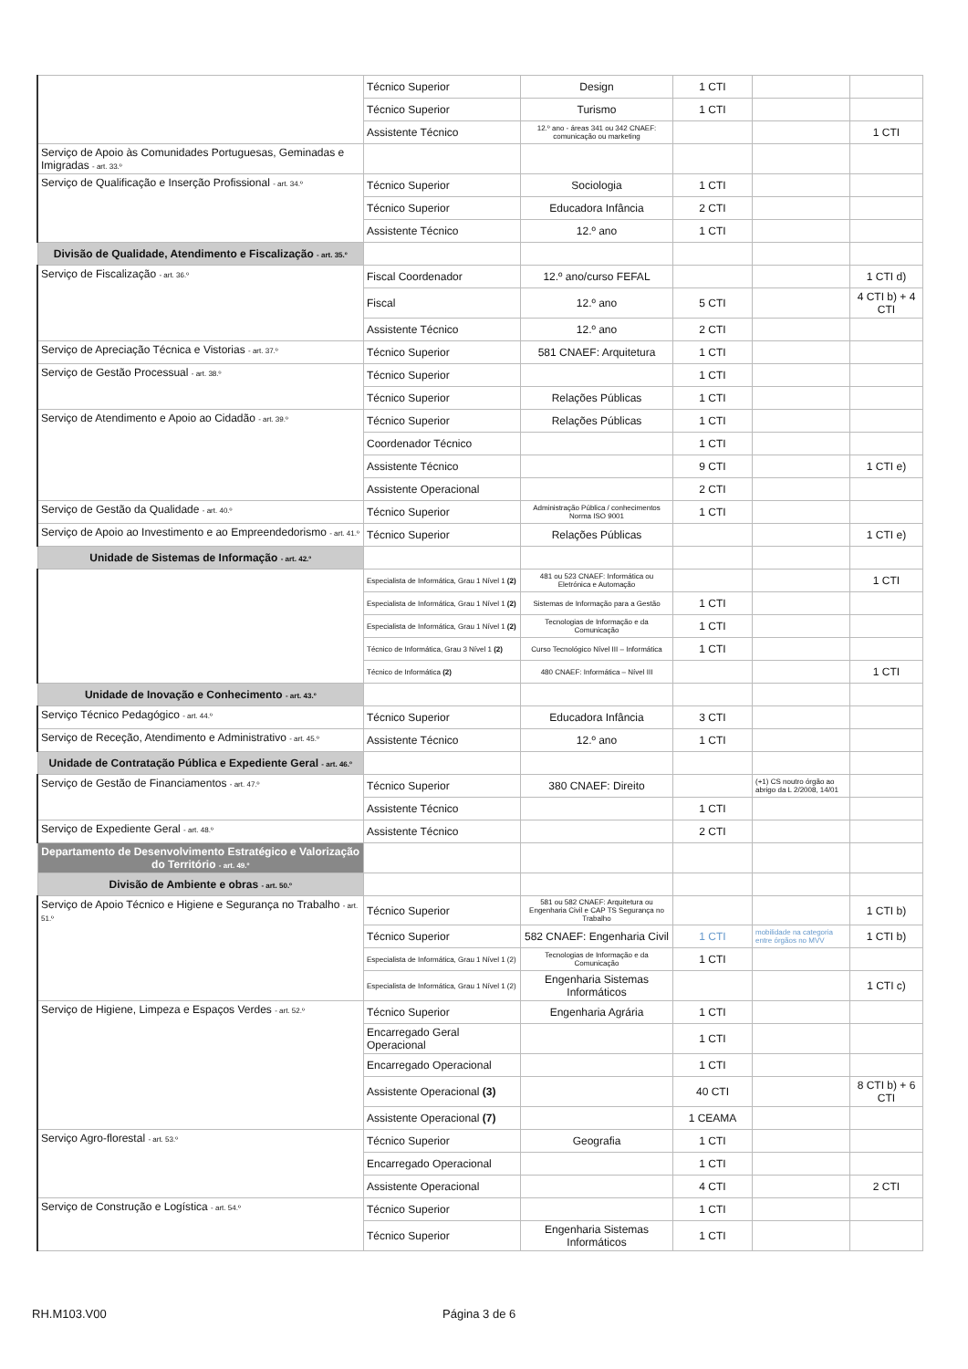| | Técnico Superior | Design | 1 CTI | | |
| | Técnico Superior | Turismo | 1 CTI | | |
| | Assistente Técnico | 12.º ano - áreas 341 ou 342 CNAEF: comunicação ou marketing | | | 1 CTI |
| Serviço de Apoio às Comunidades Portuguesas, Geminadas e Imigradas - art. 33.º | | | | | |
| Serviço de Qualificação e Inserção Profissional - art. 34.º | Técnico Superior | Sociologia | 1 CTI | | |
| | Técnico Superior | Educadora Infância | 2 CTI | | |
| | Assistente Técnico | 12.º ano | 1 CTI | | |
| Divisão de Qualidade, Atendimento e Fiscalização - art. 35.º | | | | | |
| Serviço de Fiscalização - art. 36.º | Fiscal Coordenador | 12.º ano/curso FEFAL | | | 1 CTI d) |
| | Fiscal | 12.º ano | 5 CTI | | 4 CTI b) + 4 CTI |
| | Assistente Técnico | 12.º ano | 2 CTI | | |
| Serviço de Apreciação Técnica e Vistorias - art. 37.º | Técnico Superior | 581 CNAEF: Arquitetura | 1 CTI | | |
| Serviço de Gestão Processual - art. 38.º | Técnico Superior | | 1 CTI | | |
| | Técnico Superior | Relações Públicas | 1 CTI | | |
| Serviço de Atendimento e Apoio ao Cidadão - art. 39.º | Técnico Superior | Relações Públicas | 1 CTI | | |
| | Coordenador Técnico | | 1 CTI | | |
| | Assistente Técnico | | 9 CTI | | 1 CTI e) |
| | Assistente Operacional | | 2 CTI | | |
| Serviço de Gestão da Qualidade - art. 40.º | Técnico Superior | Administração Pública / conhecimentos Norma ISO 9001 | 1 CTI | | |
| Serviço de Apoio ao Investimento e ao Empreendedorismo - art. 41.º | Técnico Superior | Relações Públicas | | | 1 CTI e) |
| Unidade de Sistemas de Informação - art. 42.º | | | | | |
| | Especialista de Informática, Grau 1 Nível 1 (2) | 481 ou 523 CNAEF: Informática ou Eletrónica e Automação | | | 1 CTI |
| | Especialista de Informática, Grau 1 Nível 1 (2) | Sistemas de Informação para a Gestão | 1 CTI | | |
| | Especialista de Informática, Grau 1 Nível 1 (2) | Tecnologias de Informação e da Comunicação | 1 CTI | | |
| | Técnico de Informática, Grau 3 Nível 1 (2) | Curso Tecnológico Nível III – Informática | 1 CTI | | |
| | Técnico de Informática (2) | 480 CNAEF: Informática – Nível III | | | 1 CTI |
| Unidade de Inovação e Conhecimento - art. 43.º | | | | | |
| Serviço Técnico Pedagógico - art. 44.º | Técnico Superior | Educadora Infância | 3 CTI | | |
| Serviço de Receção, Atendimento e Administrativo - art. 45.º | Assistente Técnico | 12.º ano | 1 CTI | | |
| Unidade de Contratação Pública e Expediente Geral - art. 46.º | | | | | |
| Serviço de Gestão de Financiamentos - art. 47.º | Técnico Superior | 380 CNAEF: Direito | | (+1) CS noutro órgão ao abrigo da L 2/2008, 14/01 | |
| | Assistente Técnico | | 1 CTI | | |
| Serviço de Expediente Geral - art. 48.º | Assistente Técnico | | 2 CTI | | |
| Departamento de Desenvolvimento Estratégico e Valorização do Território - art. 49.º | | | | | |
| Divisão de Ambiente e obras - art. 50.º | | | | | |
| Serviço de Apoio Técnico e Higiene e Segurança no Trabalho - art. 51.º | Técnico Superior | 581 ou 582 CNAEF: Arquitetura ou Engenharia Civil e CAP TS Segurança no Trabalho | | | 1 CTI b) |
| | Técnico Superior | 582 CNAEF: Engenharia Civil | 1 CTI | mobilidade na categoria entre órgãos no MVV | 1 CTI b) |
| | Especialista de Informática, Grau 1 Nível 1 (2) | Tecnologias de Informação e da Comunicação | 1 CTI | | |
| | Especialista de Informática, Grau 1 Nível 1 (2) | Engenharia Sistemas Informáticos | | | 1 CTI c) |
| Serviço de Higiene, Limpeza e Espaços Verdes - art. 52.º | Técnico Superior | Engenharia Agrária | 1 CTI | | |
| | Encarregado Geral Operacional | | 1 CTI | | |
| | Encarregado Operacional | | 1 CTI | | |
| | Assistente Operacional (3) | | 40 CTI | | 8 CTI b) + 6 CTI |
| | Assistente Operacional (7) | | 1 CEAMA | | |
| Serviço Agro-florestal - art. 53.º | Técnico Superior | Geografia | 1 CTI | | |
| | Encarregado Operacional | | 1 CTI | | |
| | Assistente Operacional | | 4 CTI | | 2 CTI |
| Serviço de Construção e Logística - art. 54.º | Técnico Superior | | 1 CTI | | |
| | Técnico Superior | Engenharia Sistemas Informáticos | 1 CTI | | |
RH.M103.V00 Página 3 de 6